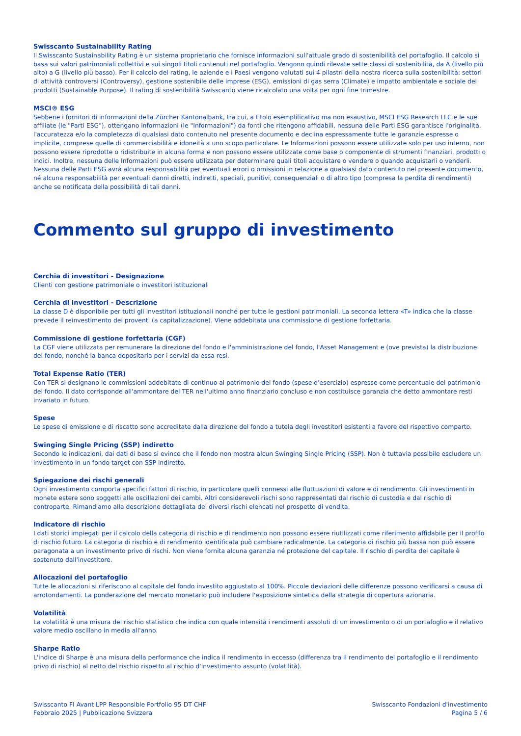Swisscanto Sustainability Rating
Il Swisscanto Sustainability Rating è un sistema proprietario che fornisce informazioni sull'attuale grado di sostenibilità del portafoglio. Il calcolo si basa sui valori patrimoniali collettivi e sui singoli titoli contenuti nel portafoglio. Vengono quindi rilevate sette classi di sostenibilità, da A (livello più alto) a G (livello più basso). Per il calcolo del rating, le aziende e i Paesi vengono valutati sui 4 pilastri della nostra ricerca sulla sostenibilità: settori di attività controversi (Controversy), gestione sostenibile delle imprese (ESG), emissioni di gas serra (Climate) e impatto ambientale e sociale dei prodotti (Sustainable Purpose). Il rating di sostenibilità Swisscanto viene ricalcolato una volta per ogni fine trimestre.
MSCI® ESG
Sebbene i fornitori di informazioni della Zürcher Kantonalbank, tra cui, a titolo esemplificativo ma non esaustivo, MSCI ESG Research LLC e le sue affiliate (le "Parti ESG"), ottengano informazioni (le "Informazioni") da fonti che ritengono affidabili, nessuna delle Parti ESG garantisce l'originalità, l'accuratezza e/o la completezza di qualsiasi dato contenuto nel presente documento e declina espressamente tutte le garanzie espresse o implicite, comprese quelle di commerciabilità e idoneità a uno scopo particolare. Le Informazioni possono essere utilizzate solo per uso interno, non possono essere riprodotte o ridistribuite in alcuna forma e non possono essere utilizzate come base o componente di strumenti finanziari, prodotti o indici. Inoltre, nessuna delle Informazioni può essere utilizzata per determinare quali titoli acquistare o vendere o quando acquistarli o venderli. Nessuna delle Parti ESG avrà alcuna responsabilità per eventuali errori o omissioni in relazione a qualsiasi dato contenuto nel presente documento, né alcuna responsabilità per eventuali danni diretti, indiretti, speciali, punitivi, consequenziali o di altro tipo (compresa la perdita di rendimenti) anche se notificata della possibilità di tali danni.
Commento sul gruppo di investimento
Cerchia di investitori - Designazione
Clienti con gestione patrimoniale o investitori istituzionali
Cerchia di investitori - Descrizione
La classe D è disponibile per tutti gli investitori istituzionali nonché per tutte le gestioni patrimoniali. La seconda lettera «T» indica che la classe prevede il reinvestimento dei proventi (a capitalizzazione). Viene addebitata una commissione di gestione forfettaria.
Commissione di gestione forfettaria (CGF)
La CGF viene utilizzata per remunerare la direzione del fondo e l'amministrazione del fondo, l'Asset Management e (ove prevista) la distribuzione del fondo, nonché la banca depositaria per i servizi da essa resi.
Total Expense Ratio (TER)
Con TER si designano le commissioni addebitate di continuo al patrimonio del fondo (spese d'esercizio) espresse come percentuale del patrimonio del fondo. Il dato corrisponde all'ammontare del TER nell'ultimo anno finanziario concluso e non costituisce garanzia che detto ammontare resti invariato in futuro.
Spese
Le spese di emissione e di riscatto sono accreditate dalla direzione del fondo a tutela degli investitori esistenti a favore del rispettivo comparto.
Swinging Single Pricing (SSP) indiretto
Secondo le indicazioni, dai dati di base si evince che il fondo non mostra alcun Swinging Single Pricing (SSP). Non è tuttavia possibile escludere un investimento in un fondo target con SSP indiretto.
Spiegazione dei rischi generali
Ogni investimento comporta specifici fattori di rischio, in particolare quelli connessi alle fluttuazioni di valore e di rendimento. Gli investimenti in monete estere sono soggetti alle oscillazioni dei cambi. Altri considerevoli rischi sono rappresentati dal rischio di custodia e dal rischio di controparte. Rimandiamo alla descrizione dettagliata dei diversi rischi elencati nel prospetto di vendita.
Indicatore di rischio
I dati storici impiegati per il calcolo della categoria di rischio e di rendimento non possono essere riutilizzati come riferimento affidabile per il profilo di rischio futuro. La categoria di rischio e di rendimento identificata può cambiare radicalmente. La categoria di rischio più bassa non può essere paragonata a un investimento privo di rischi. Non viene fornita alcuna garanzia né protezione del capitale. Il rischio di perdita del capitale è sostenuto dall'investitore.
Allocazioni del portafoglio
Tutte le allocazioni si riferiscono al capitale del fondo investito aggiustato al 100%. Piccole deviazioni delle differenze possono verificarsi a causa di arrotondamenti. La ponderazione del mercato monetario può includere l'esposizione sintetica della strategia di copertura azionaria.
Volatilità
La volatilità è una misura del rischio statistico che indica con quale intensità i rendimenti assoluti di un investimento o di un portafoglio e il relativo valore medio oscillano in media all'anno.
Sharpe Ratio
L'indice di Sharpe è una misura della performance che indica il rendimento in eccesso (differenza tra il rendimento del portafoglio e il rendimento privo di rischio) al netto del rischio rispetto al rischio d'investimento assunto (volatilità).
Swisscanto FI Avant LPP Responsible Portfolio 95 DT CHF
Febbraio 2025 | Pubblicazione Svizzera
Swisscanto Fondazioni d'investimento
Pagina 5 / 6